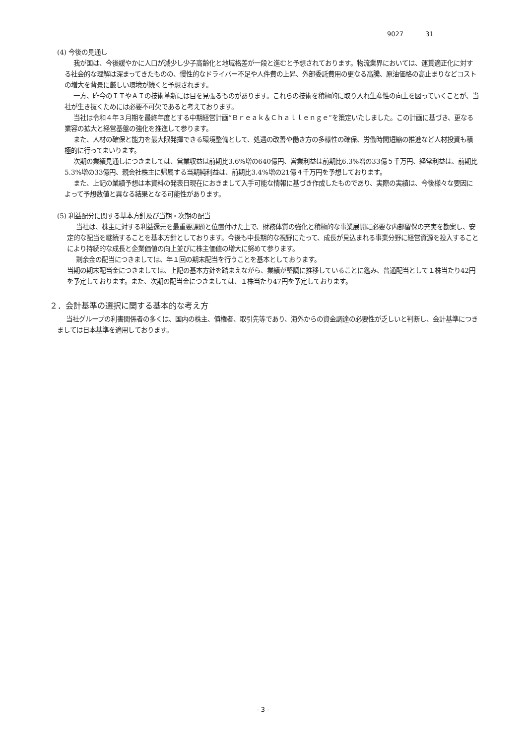9027 31
(4) 今後の見通し
我が国は、今後緩やかに人口が減少し少子高齢化と地域格差が一段と進むと予想されております。物流業界においては、運賃適正化に対する社会的な理解は深まってきたものの、慢性的なドライバー不足や人件費の上昇、外部委託費用の更なる高騰、原油価格の高止まりなどコストの増大を背景に厳しい環境が続くと予想されます。
一方、昨今のＩＴやＡＩの技術革新には目を見張るものがあります。これらの技術を積極的に取り入れ生産性の向上を図っていくことが、当社が生き抜くためには必要不可欠であると考えております。
当社は令和４年３月期を最終年度とする中期経営計画“Ｂｒｅａｋ＆Ｃｈａｌｌｅｎｇｅ”を策定いたしました。この計画に基づき、更なる業容の拡大と経営基盤の強化を推進して参ります。
また、人材の確保と能力を最大限発揮できる環境整備として、処遇の改善や働き方の多様性の確保、労働時間短縮の推進など人材投資も積極的に行ってまいります。
次期の業績見通しにつきましては、営業収益は前期比3.6%増の640億円、営業利益は前期比6.3%増の33億５千万円、経常利益は、前期比5.3%増の33億円、親会社株主に帰属する当期純利益は、前期比3.4%増の21億４千万円を予想しております。
また、上記の業績予想は本資料の発表日現在におきまして入手可能な情報に基づき作成したものであり、実際の実績は、今後様々な要因によって予想数値と異なる結果となる可能性があります。
(5) 利益配分に関する基本方針及び当期・次期の配当
当社は、株主に対する利益還元を最重要課題と位置付けた上で、財務体質の強化と積極的な事業展開に必要な内部留保の充実を勘案し、安定的な配当を継続することを基本方針としております。今後も中長期的な視野にたって、成長が見込まれる事業分野に経営資源を投入することにより持続的な成長と企業価値の向上並びに株主価値の増大に努めて参ります。
剰余金の配当につきましては、年１回の期末配当を行うことを基本としております。
当期の期末配当金につきましては、上記の基本方針を踏まえながら、業績が堅調に推移していることに鑑み、普通配当として１株当たり42円を予定しております。また、次期の配当金につきましては、１株当たり47円を予定しております。
２．会計基準の選択に関する基本的な考え方
当社グループの利害関係者の多くは、国内の株主、債権者、取引先等であり、海外からの資金調達の必要性が乏しいと判断し、会計基準につきましては日本基準を適用しております。
- 3 -